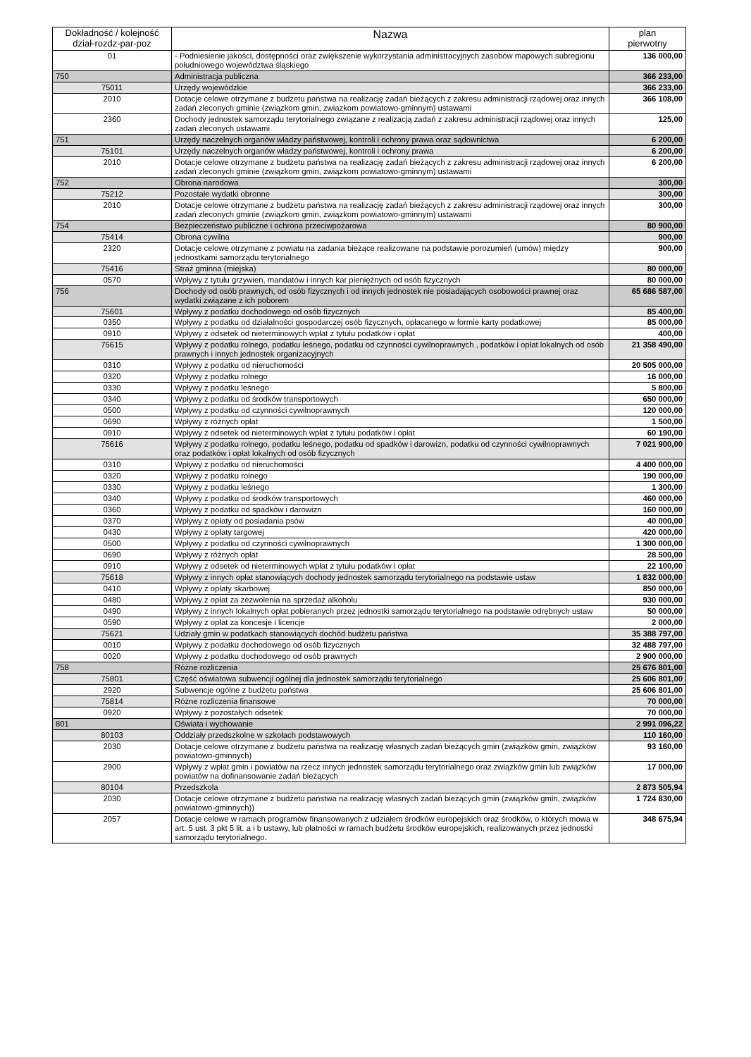| Dokładność / kolejność dział-rozdz-par-poz | Nazwa | plan pierwotny |
| --- | --- | --- |
| 01 | - Podniesienie jakości, dostępności oraz zwiększenie wykorzystania administracyjnych zasobów mapowych subregionu południowego województwa śląskiego | 136 000,00 |
| 750 | Administracja publiczna | 366 233,00 |
| 75011 | Urzędy wojewódzkie | 366 233,00 |
| 2010 | Dotacje celowe otrzymane z budżetu państwa na realizację zadań bieżących z zakresu administracji rządowej oraz innych zadań zleconych gminie (związkom gmin, zwiazkom powiatowo-gminnym) ustawami | 366 108,00 |
| 2360 | Dochody jednostek samorządu terytorialnego związane z realizacją zadań z zakresu administracji rządowej oraz innych zadań zleconych ustawami | 125,00 |
| 751 | Urzędy naczelnych organów władzy państwowej, kontroli i ochrony prawa oraz sądownictwa | 6 200,00 |
| 75101 | Urzędy naczelnych organów władzy państwowej, kontroli i ochrony prawa | 6 200,00 |
| 2010 | Dotacje celowe otrzymane z budżetu państwa na realizację zadań bieżących z zakresu administracji rządowej oraz innych zadań zleconych gminie (związkom gmin, związkom powiatowo-gminnym) ustawami | 6 200,00 |
| 752 | Obrona narodowa | 300,00 |
| 75212 | Pozostałe wydatki obronne | 300,00 |
| 2010 | Dotacje celowe otrzymane z budżetu państwa na realizację zadań bieżących z zakresu administracji rządowej oraz innych zadań zleconych gminie (związkom gmin, związkom powiatowo-gminnym) ustawami | 300,00 |
| 754 | Bezpieczeństwo publiczne i ochrona przeciwpożarowa | 80 900,00 |
| 75414 | Obrona cywilna | 900,00 |
| 2320 | Dotacje celowe otrzymane z powiatu na zadania bieżące realizowane na podstawie porozumień (umów) między jednostkami samorządu terytorialnego | 900,00 |
| 75416 | Straż gminna (miejska) | 80 000,00 |
| 0570 | Wpływy z tytułu grzywien, mandatów i innych kar pieniężnych od osób fizycznych | 80 000,00 |
| 756 | Dochody od osób prawnych, od osób fizycznych i od innych jednostek nie posiadających osobowości prawnej oraz wydatki związane z ich poborem | 65 686 587,00 |
| 75601 | Wpływy z podatku dochodowego od osób fizycznych | 85 400,00 |
| 0350 | Wpływy z podatku od działalności gospodarczej osób fizycznych, opłacanego w formie karty podatkowej | 85 000,00 |
| 0910 | Wpływy z odsetek od nieterminowych wpłat z tytułu podatków i opłat | 400,00 |
| 75615 | Wpływy z podatku rolnego, podatku leśnego, podatku od czynności cywilnoprawnych , podatków i opłat lokalnych od osób prawnych i innych jednostek organizacyjnych | 21 358 490,00 |
| 0310 | Wpływy z podatku od nieruchomości | 20 505 000,00 |
| 0320 | Wpływy z podatku rolnego | 16 000,00 |
| 0330 | Wpływy z podatku leśnego | 5 800,00 |
| 0340 | Wpływy z podatku od środków transportowych | 650 000,00 |
| 0500 | Wpływy z podatku od czynności cywilnoprawnych | 120 000,00 |
| 0690 | Wpływy z różnych opłat | 1 500,00 |
| 0910 | Wpływy z odsetek od nieterminowych wpłat z tytułu podatków i opłat | 60 190,00 |
| 75616 | Wpływy z podatku rolnego, podatku leśnego, podatku od spadków i darowizn, podatku od czynności cywilnoprawnych oraz podatków i opłat lokalnych od osób fizycznych | 7 021 900,00 |
| 0310 | Wpływy z podatku od nieruchomości | 4 400 000,00 |
| 0320 | Wpływy z podatku rolnego | 190 000,00 |
| 0330 | Wpływy z podatku leśnego | 1 300,00 |
| 0340 | Wpływy z podatku od środków transportowych | 460 000,00 |
| 0360 | Wpływy z podatku od spadków i darowizn | 160 000,00 |
| 0370 | Wpływy z opłaty od posiadania psów | 40 000,00 |
| 0430 | Wpływy z opłaty targowej | 420 000,00 |
| 0500 | Wpływy z podatku od czynności cywilnoprawnych | 1 300 000,00 |
| 0690 | Wpływy z różnych opłat | 28 500,00 |
| 0910 | Wpływy z odsetek od nieterminowych wpłat z tytułu podatków i opłat | 22 100,00 |
| 75618 | Wpływy z innych opłat stanowiących dochody jednostek samorządu terytorialnego na podstawie ustaw | 1 832 000,00 |
| 0410 | Wpływy z opłaty skarbowej | 850 000,00 |
| 0480 | Wpływy z opłat za zezwolenia na sprzedaż alkoholu | 930 000,00 |
| 0490 | Wpływy z innych lokalnych opłat pobieranych przez jednostki samorządu terytorialnego na podstawie odrębnych ustaw | 50 000,00 |
| 0590 | Wpływy z opłat za koncesje i licencje | 2 000,00 |
| 75621 | Udziały gmin w podatkach stanowiących dochód budżetu państwa | 35 388 797,00 |
| 0010 | Wpływy z podatku dochodowego od osób fizycznych | 32 488 797,00 |
| 0020 | Wpływy z podatku dochodowego od osób prawnych | 2 900 000,00 |
| 758 | Różne rozliczenia | 25 676 801,00 |
| 75801 | Część oświatowa subwencji ogólnej dla jednostek samorządu terytorialnego | 25 606 801,00 |
| 2920 | Subwencje ogólne z budżetu państwa | 25 606 801,00 |
| 75814 | Różne rozliczenia finansowe | 70 000,00 |
| 0920 | Wpływy z pozostałych odsetek | 70 000,00 |
| 801 | Oświata i wychowanie | 2 991 096,22 |
| 80103 | Oddziały przedszkolne w szkołach podstawowych | 110 160,00 |
| 2030 | Dotacje celowe otrzymane z budżetu państwa na realizację własnych zadań bieżących gmin (związków gmin, związków powiatowo-gminnych) | 93 160,00 |
| 2900 | Wpływy z wpłat gmin i powiatów na rzecz innych jednostek samorządu terytorialnego oraz związków gmin lub związków powiatów na dofinansowanie zadań bieżących | 17 000,00 |
| 80104 | Przedszkola | 2 873 505,94 |
| 2030 | Dotacje celowe otrzymane z budżetu państwa na realizację własnych zadań bieżących gmin (związków gmin, związków powiatowo-gminnych)) | 1 724 830,00 |
| 2057 | Dotacje celowe w ramach programów finansowanych z udziałem środków europejskich oraz środków, o których mowa w art. 5 ust. 3 pkt 5 lit. a i b ustawy, lub płatności w ramach budżetu środków europejskich, realizowanych przez jednostki samorządu terytorialnego. | 348 675,94 |